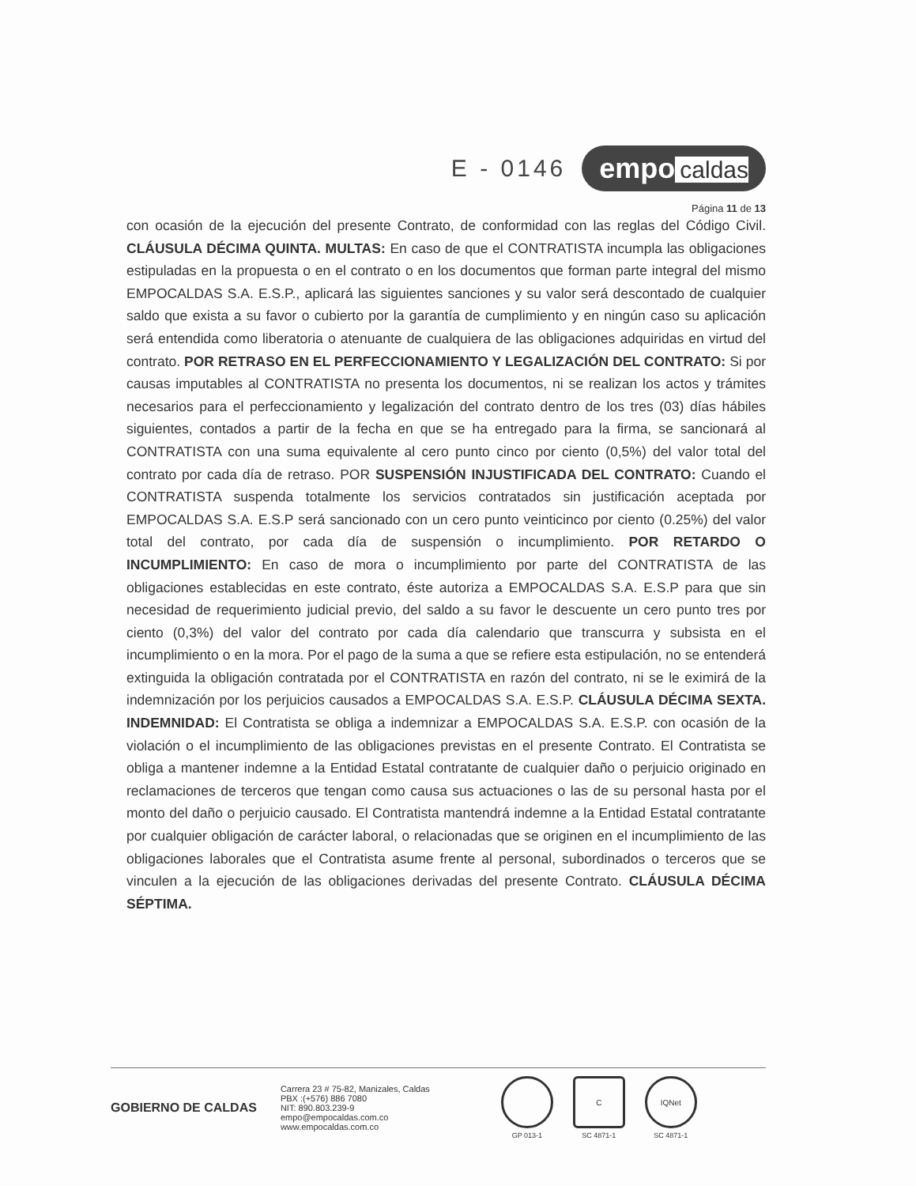E - 0146
empo caldas
Página 11 de 13
con ocasión de la ejecución del presente Contrato, de conformidad con las reglas del Código Civil. CLÁUSULA DÉCIMA QUINTA. MULTAS: En caso de que el CONTRATISTA incumpla las obligaciones estipuladas en la propuesta o en el contrato o en los documentos que forman parte integral del mismo EMPOCALDAS S.A. E.S.P., aplicará las siguientes sanciones y su valor será descontado de cualquier saldo que exista a su favor o cubierto por la garantía de cumplimiento y en ningún caso su aplicación será entendida como liberatoria o atenuante de cualquiera de las obligaciones adquiridas en virtud del contrato. POR RETRASO EN EL PERFECCIONAMIENTO Y LEGALIZACIÓN DEL CONTRATO: Si por causas imputables al CONTRATISTA no presenta los documentos, ni se realizan los actos y trámites necesarios para el perfeccionamiento y legalización del contrato dentro de los tres (03) días hábiles siguientes, contados a partir de la fecha en que se ha entregado para la firma, se sancionará al CONTRATISTA con una suma equivalente al cero punto cinco por ciento (0,5%) del valor total del contrato por cada día de retraso. POR SUSPENSIÓN INJUSTIFICADA DEL CONTRATO: Cuando el CONTRATISTA suspenda totalmente los servicios contratados sin justificación aceptada por EMPOCALDAS S.A. E.S.P será sancionado con un cero punto veinticinco por ciento (0.25%) del valor total del contrato, por cada día de suspensión o incumplimiento. POR RETARDO O INCUMPLIMIENTO: En caso de mora o incumplimiento por parte del CONTRATISTA de las obligaciones establecidas en este contrato, éste autoriza a EMPOCALDAS S.A. E.S.P para que sin necesidad de requerimiento judicial previo, del saldo a su favor le descuente un cero punto tres por ciento (0,3%) del valor del contrato por cada día calendario que transcurra y subsista en el incumplimiento o en la mora. Por el pago de la suma a que se refiere esta estipulación, no se entenderá extinguida la obligación contratada por el CONTRATISTA en razón del contrato, ni se le eximirá de la indemnización por los perjuicios causados a EMPOCALDAS S.A. E.S.P. CLÁUSULA DÉCIMA SEXTA. INDEMNIDAD: El Contratista se obliga a indemnizar a EMPOCALDAS S.A. E.S.P. con ocasión de la violación o el incumplimiento de las obligaciones previstas en el presente Contrato. El Contratista se obliga a mantener indemne a la Entidad Estatal contratante de cualquier daño o perjuicio originado en reclamaciones de terceros que tengan como causa sus actuaciones o las de su personal hasta por el monto del daño o perjuicio causado. El Contratista mantendrá indemne a la Entidad Estatal contratante por cualquier obligación de carácter laboral, o relacionadas que se originen en el incumplimiento de las obligaciones laborales que el Contratista asume frente al personal, subordinados o terceros que se vinculen a la ejecución de las obligaciones derivadas del presente Contrato. CLÁUSULA DÉCIMA SÉPTIMA.
GOBIERNO DE CALDAS
Carrera 23 # 75-82, Manizales, Caldas
PBX :(+576) 886 7080
NIT: 890.803.239-9
empo@empocaldas.com.co
www.empocaldas.com.co
GP 013-1
C
SC 4871-1
IQNet
SC 4871-1